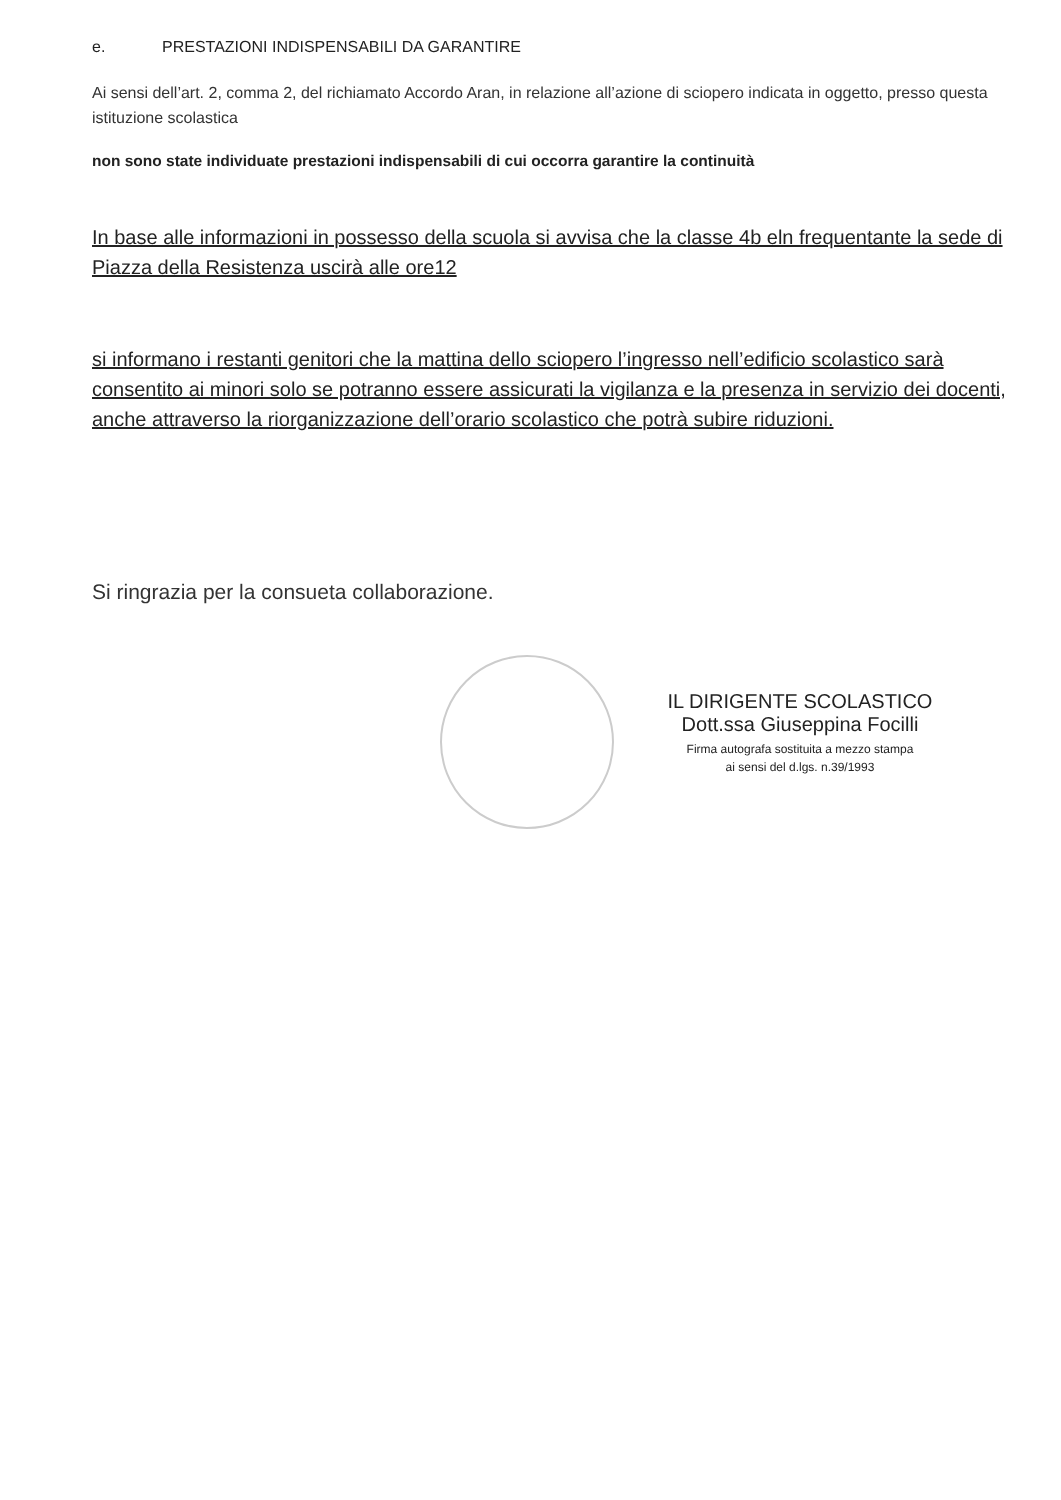e. PRESTAZIONI INDISPENSABILI DA GARANTIRE
Ai sensi dell’art. 2, comma 2, del richiamato Accordo Aran, in relazione all’azione di sciopero indicata in oggetto, presso questa istituzione scolastica
non sono state individuate prestazioni indispensabili di cui occorra garantire la continuità
In base alle informazioni in possesso della scuola si avvisa che la classe 4b eln frequentante la sede di Piazza della Resistenza uscirà alle ore12
si informano i restanti genitori che la mattina dello sciopero l’ingresso nell’edificio scolastico sarà consentito ai minori solo se potranno essere assicurati la vigilanza e la presenza in servizio dei docenti, anche attraverso la riorganizzazione dell’orario scolastico che potrà subire riduzioni.
Si ringrazia per la consueta collaborazione.
IL DIRIGENTE SCOLASTICO
Dott.ssa Giuseppina Focilli
Firma autografa sostituita a mezzo stampa
ai sensi del d.lgs. n.39/1993